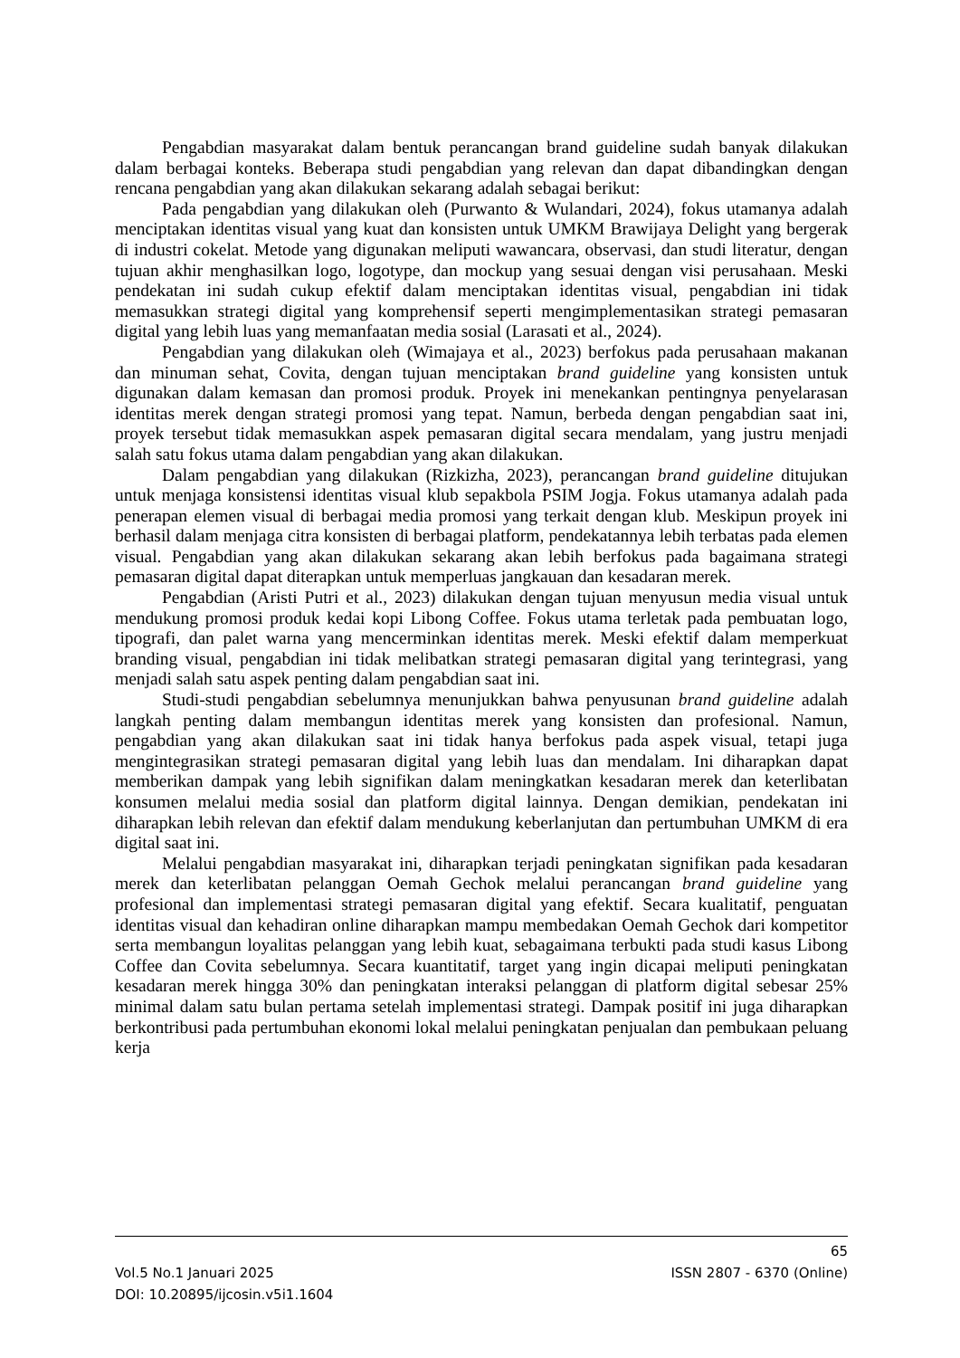Pengabdian masyarakat dalam bentuk perancangan brand guideline sudah banyak dilakukan dalam berbagai konteks. Beberapa studi pengabdian yang relevan dan dapat dibandingkan dengan rencana pengabdian yang akan dilakukan sekarang adalah sebagai berikut:
Pada pengabdian yang dilakukan oleh (Purwanto & Wulandari, 2024), fokus utamanya adalah menciptakan identitas visual yang kuat dan konsisten untuk UMKM Brawijaya Delight yang bergerak di industri cokelat. Metode yang digunakan meliputi wawancara, observasi, dan studi literatur, dengan tujuan akhir menghasilkan logo, logotype, dan mockup yang sesuai dengan visi perusahaan. Meski pendekatan ini sudah cukup efektif dalam menciptakan identitas visual, pengabdian ini tidak memasukkan strategi digital yang komprehensif seperti mengimplementasikan strategi pemasaran digital yang lebih luas yang memanfaatan media sosial (Larasati et al., 2024).
Pengabdian yang dilakukan oleh (Wimajaya et al., 2023) berfokus pada perusahaan makanan dan minuman sehat, Covita, dengan tujuan menciptakan brand guideline yang konsisten untuk digunakan dalam kemasan dan promosi produk. Proyek ini menekankan pentingnya penyelarasan identitas merek dengan strategi promosi yang tepat. Namun, berbeda dengan pengabdian saat ini, proyek tersebut tidak memasukkan aspek pemasaran digital secara mendalam, yang justru menjadi salah satu fokus utama dalam pengabdian yang akan dilakukan.
Dalam pengabdian yang dilakukan (Rizkizha, 2023), perancangan brand guideline ditujukan untuk menjaga konsistensi identitas visual klub sepakbola PSIM Jogja. Fokus utamanya adalah pada penerapan elemen visual di berbagai media promosi yang terkait dengan klub. Meskipun proyek ini berhasil dalam menjaga citra konsisten di berbagai platform, pendekatannya lebih terbatas pada elemen visual. Pengabdian yang akan dilakukan sekarang akan lebih berfokus pada bagaimana strategi pemasaran digital dapat diterapkan untuk memperluas jangkauan dan kesadaran merek.
Pengabdian (Aristi Putri et al., 2023) dilakukan dengan tujuan menyusun media visual untuk mendukung promosi produk kedai kopi Libong Coffee. Fokus utama terletak pada pembuatan logo, tipografi, dan palet warna yang mencerminkan identitas merek. Meski efektif dalam memperkuat branding visual, pengabdian ini tidak melibatkan strategi pemasaran digital yang terintegrasi, yang menjadi salah satu aspek penting dalam pengabdian saat ini.
Studi-studi pengabdian sebelumnya menunjukkan bahwa penyusunan brand guideline adalah langkah penting dalam membangun identitas merek yang konsisten dan profesional. Namun, pengabdian yang akan dilakukan saat ini tidak hanya berfokus pada aspek visual, tetapi juga mengintegrasikan strategi pemasaran digital yang lebih luas dan mendalam. Ini diharapkan dapat memberikan dampak yang lebih signifikan dalam meningkatkan kesadaran merek dan keterlibatan konsumen melalui media sosial dan platform digital lainnya. Dengan demikian, pendekatan ini diharapkan lebih relevan dan efektif dalam mendukung keberlanjutan dan pertumbuhan UMKM di era digital saat ini.
Melalui pengabdian masyarakat ini, diharapkan terjadi peningkatan signifikan pada kesadaran merek dan keterlibatan pelanggan Oemah Gechok melalui perancangan brand guideline yang profesional dan implementasi strategi pemasaran digital yang efektif. Secara kualitatif, penguatan identitas visual dan kehadiran online diharapkan mampu membedakan Oemah Gechok dari kompetitor serta membangun loyalitas pelanggan yang lebih kuat, sebagaimana terbukti pada studi kasus Libong Coffee dan Covita sebelumnya. Secara kuantitatif, target yang ingin dicapai meliputi peningkatan kesadaran merek hingga 30% dan peningkatan interaksi pelanggan di platform digital sebesar 25% minimal dalam satu bulan pertama setelah implementasi strategi. Dampak positif ini juga diharapkan berkontribusi pada pertumbuhan ekonomi lokal melalui peningkatan penjualan dan pembukaan peluang kerja
65
Vol.5 No.1 Januari 2025 ISSN 2807 - 6370 (Online)
DOI: 10.20895/ijcosin.v5i1.1604